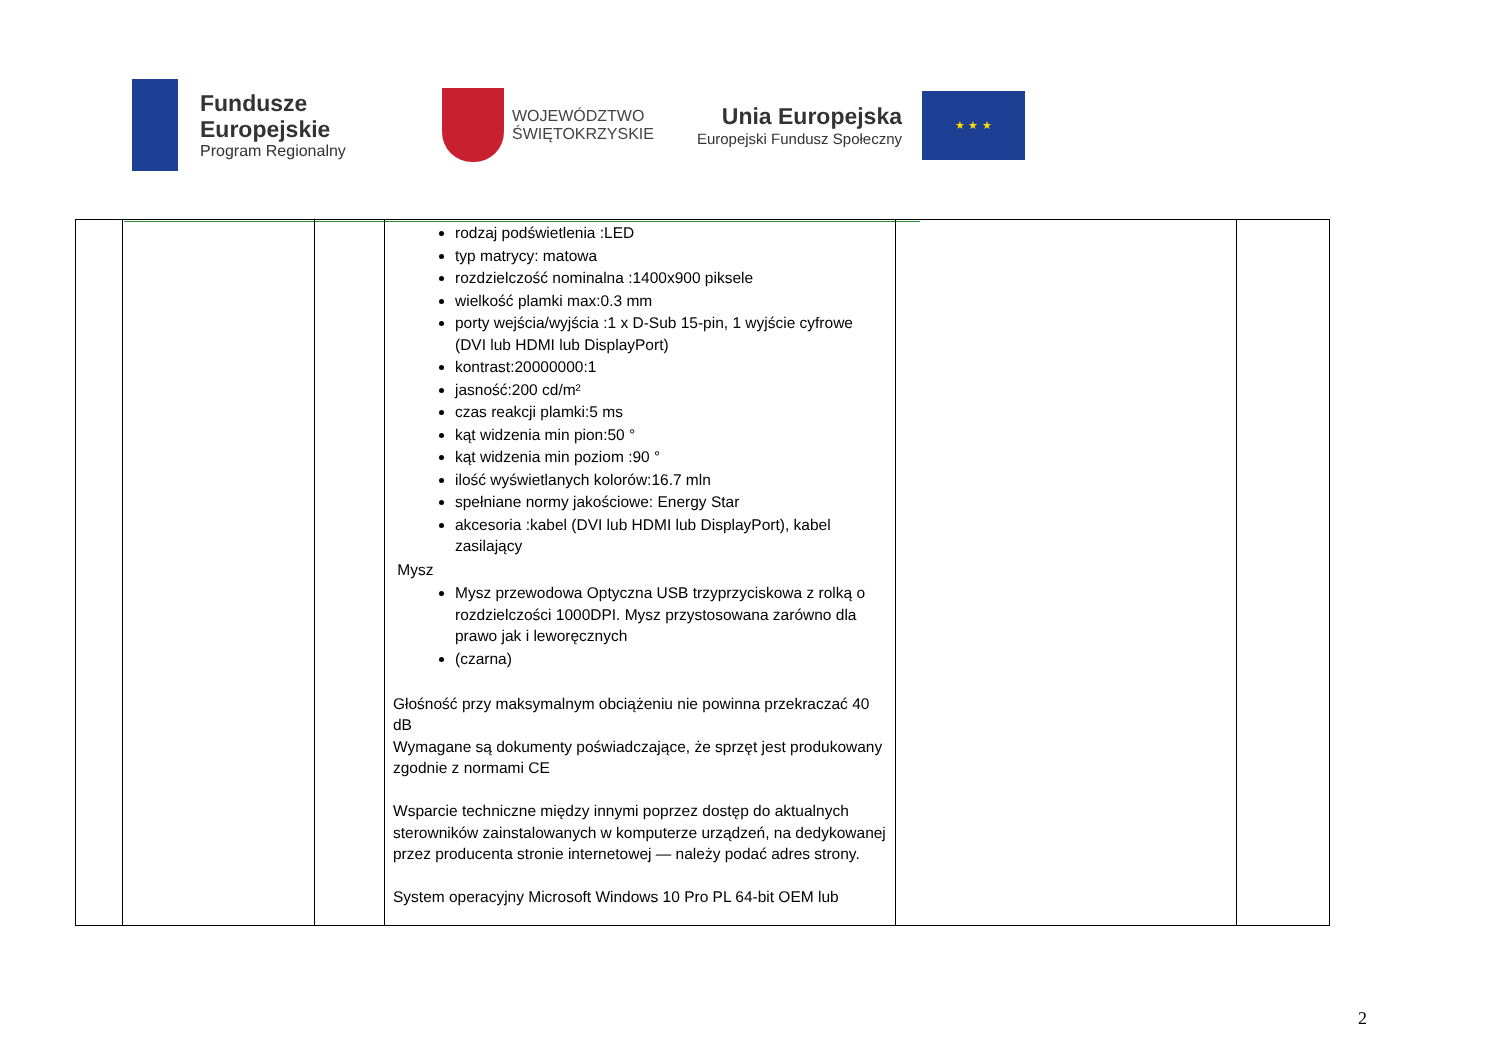Fundusze
Europejskie
Program Regionalny
WOJEWÓDZTWO
ŚWIĘTOKRZYSKIE
Unia Europejska
Europejski Fundusz Społeczny
★ ★ ★
| | | | rodzaj podświetlenia :LED typ matrycy: matowa rozdzielczość nominalna :1400x900 piksele wielkość plamki max:0.3 mm porty wejścia/wyjścia :1 x D-Sub 15-pin, 1 wyjście cyfrowe (DVI lub HDMI lub DisplayPort) kontrast:20000000:1 jasność:200 cd/m² czas reakcji plamki:5 ms kąt widzenia min pion:50 ° kąt widzenia min poziom :90 ° ilość wyświetlanych kolorów:16.7 mln spełniane normy jakościowe: Energy Star akcesoria :kabel (DVI lub HDMI lub DisplayPort), kabel zasilający Mysz Mysz przewodowa Optyczna USB trzyprzyciskowa z rolką o rozdzielczości 1000DPI. Mysz przystosowana zarówno dla prawo jak i leworęcznych (czarna) Głośność przy maksymalnym obciążeniu nie powinna przekraczać 40 dB Wymagane są dokumenty poświadczające, że sprzęt jest produkowany zgodnie z normami CE Wsparcie techniczne między innymi poprzez dostęp do aktualnych sterowników zainstalowanych w komputerze urządzeń, na dedykowanej przez producenta stronie internetowej — należy podać adres strony. System operacyjny Microsoft Windows 10 Pro PL 64-bit OEM lub | | |
2